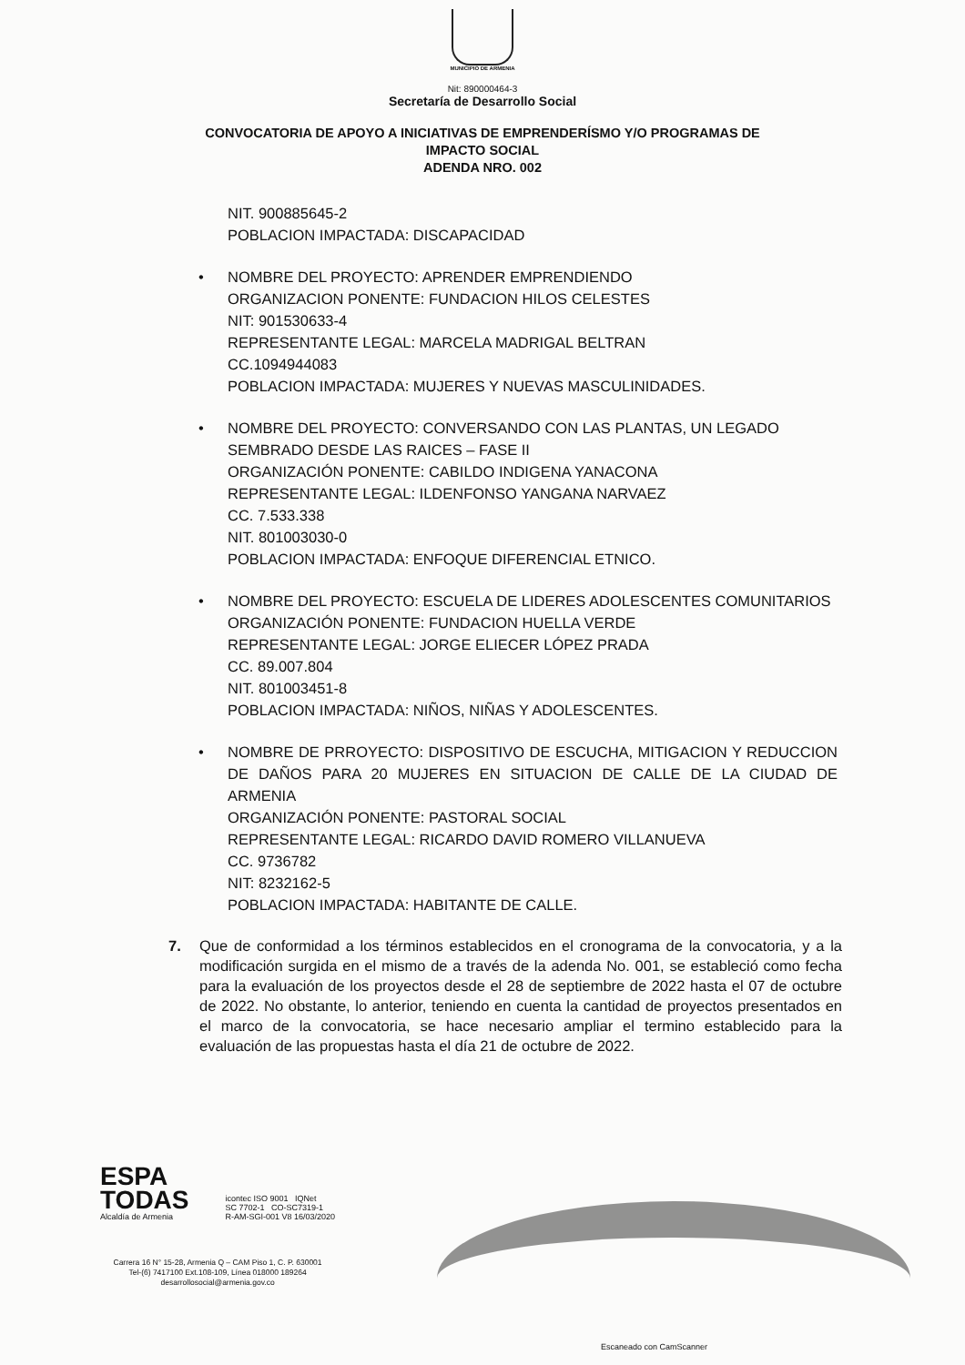MUNICIPIO DE ARMENIA
Nit: 890000464-3
Secretaría de Desarrollo Social
CONVOCATORIA DE APOYO A INICIATIVAS DE EMPRENDERÍSMO Y/O PROGRAMAS DE
IMPACTO SOCIAL
ADENDA NRO. 002
NIT. 900885645-2
POBLACION IMPACTADA: DISCAPACIDAD
• NOMBRE DEL PROYECTO: APRENDER EMPRENDIENDO
ORGANIZACION PONENTE: FUNDACION HILOS CELESTES
NIT: 901530633-4
REPRESENTANTE LEGAL: MARCELA MADRIGAL BELTRAN
CC.1094944083
POBLACION IMPACTADA: MUJERES Y NUEVAS MASCULINIDADES.
• NOMBRE DEL PROYECTO: CONVERSANDO CON LAS PLANTAS, UN LEGADO
SEMBRADO DESDE LAS RAICES – FASE II
ORGANIZACIÓN PONENTE: CABILDO INDIGENA YANACONA
REPRESENTANTE LEGAL: ILDENFONSO YANGANA NARVAEZ
CC. 7.533.338
NIT. 801003030-0
POBLACION IMPACTADA: ENFOQUE DIFERENCIAL ETNICO.
• NOMBRE DEL PROYECTO: ESCUELA DE LIDERES ADOLESCENTES COMUNITARIOS
ORGANIZACIÓN PONENTE: FUNDACION HUELLA VERDE
REPRESENTANTE LEGAL: JORGE ELIECER LÓPEZ PRADA
CC. 89.007.804
NIT. 801003451-8
POBLACION IMPACTADA: NIÑOS, NIÑAS Y ADOLESCENTES.
• NOMBRE DE PRROYECTO: DISPOSITIVO DE ESCUCHA, MITIGACION Y REDUCCION DE DAÑOS PARA 20 MUJERES EN SITUACION DE CALLE DE LA CIUDAD DE ARMENIA
ORGANIZACIÓN PONENTE: PASTORAL SOCIAL
REPRESENTANTE LEGAL: RICARDO DAVID ROMERO VILLANUEVA
CC. 9736782
NIT: 8232162-5
POBLACION IMPACTADA: HABITANTE DE CALLE.
7. Que de conformidad a los términos establecidos en el cronograma de la convocatoria, y a la modificación surgida en el mismo de a través de la adenda No. 001, se estableció como fecha para la evaluación de los proyectos desde el 28 de septiembre de 2022 hasta el 07 de octubre de 2022. No obstante, lo anterior, teniendo en cuenta la cantidad de proyectos presentados en el marco de la convocatoria, se hace necesario ampliar el termino establecido para la evaluación de las propuestas hasta el día 21 de octubre de 2022.
ESPA
TODAS
Alcaldía de Armenia
icontec ISO 9001 IQNet
SC 7702-1 CO-SC7319-1
R-AM-SGI-001 V8 16/03/2020
Carrera 16 N° 15-28, Armenia Q – CAM Piso 1, C. P. 630001
Tel-(6) 7417100 Ext.108-109, Línea 018000 189264
desarrollosocial@armenia.gov.co
Escaneado con CamScanner